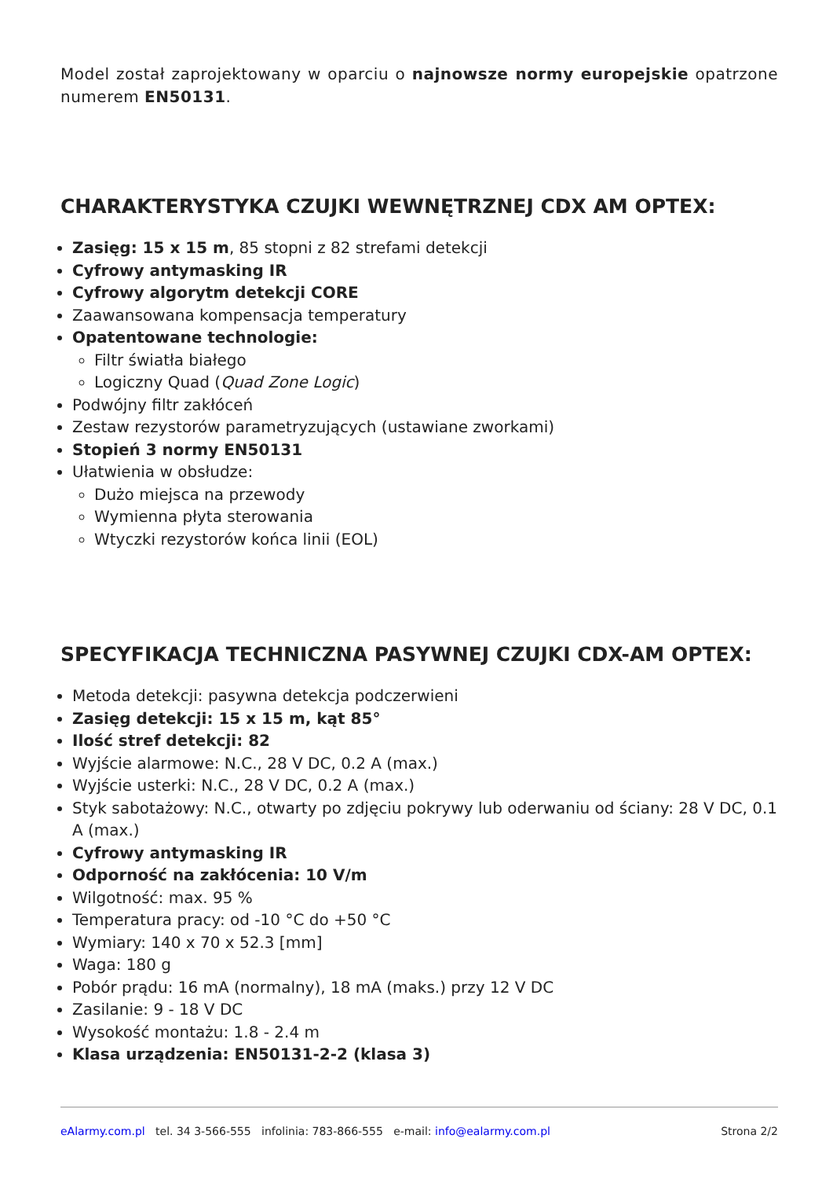Model został zaprojektowany w oparciu o najnowsze normy europejskie opatrzone numerem EN50131.
CHARAKTERYSTYKA CZUJKI WEWNĘTRZNEJ CDX AM OPTEX:
Zasięg: 15 x 15 m, 85 stopni z 82 strefami detekcji
Cyfrowy antymasking IR
Cyfrowy algorytm detekcji CORE
Zaawansowana kompensacja temperatury
Opatentowane technologie:
Filtr światła białego
Logiczny Quad (Quad Zone Logic)
Podwójny filtr zakłóceń
Zestaw rezystorów parametryzujących (ustawiane zworkami)
Stopień 3 normy EN50131
Ułatwienia w obsłudze:
Dużo miejsca na przewody
Wymienna płyta sterowania
Wtyczki rezystorów końca linii (EOL)
SPECYFIKACJA TECHNICZNA PASYWNEJ CZUJKI CDX-AM OPTEX:
Metoda detekcji: pasywna detekcja podczerwieni
Zasięg detekcji: 15 x 15 m, kąt 85°
Ilość stref detekcji: 82
Wyjście alarmowe: N.C., 28 V DC, 0.2 A (max.)
Wyjście usterki: N.C., 28 V DC, 0.2 A (max.)
Styk sabotażowy: N.C., otwarty po zdjęciu pokrywy lub oderwaniu od ściany: 28 V DC, 0.1 A (max.)
Cyfrowy antymasking IR
Odporność na zakłócenia: 10 V/m
Wilgotność: max. 95 %
Temperatura pracy: od -10 °C do +50 °C
Wymiary: 140 x 70 x 52.3 [mm]
Waga: 180 g
Pobór prądu: 16 mA (normalny), 18 mA (maks.) przy 12 V DC
Zasilanie: 9 - 18 V DC
Wysokość montażu: 1.8 - 2.4 m
Klasa urządzenia: EN50131-2-2 (klasa 3)
eAlarmy.com.pl tel. 34 3-566-555 infolinia: 783-866-555 e-mail: info@ealarmy.com.pl Strona 2/2